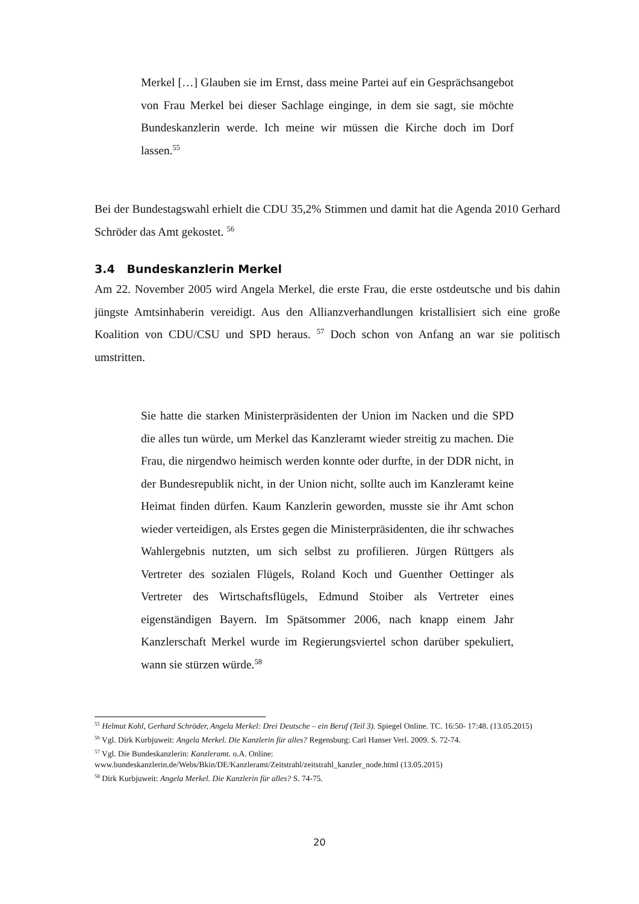Merkel […] Glauben sie im Ernst, dass meine Partei auf ein Gesprächsangebot von Frau Merkel bei dieser Sachlage einginge, in dem sie sagt, sie möchte Bundeskanzlerin werde. Ich meine wir müssen die Kirche doch im Dorf lassen.<sup>55</sup>
Bei der Bundestagswahl erhielt die CDU 35,2% Stimmen und damit hat die Agenda 2010 Gerhard Schröder das Amt gekostet. <sup>56</sup>
3.4 Bundeskanzlerin Merkel
Am 22. November 2005 wird Angela Merkel, die erste Frau, die erste ostdeutsche und bis dahin jüngste Amtsinhaberin vereidigt. Aus den Allianzverhandlungen kristallisiert sich eine große Koalition von CDU/CSU und SPD heraus. <sup>57</sup> Doch schon von Anfang an war sie politisch umstritten.
Sie hatte die starken Ministerpräsidenten der Union im Nacken und die SPD die alles tun würde, um Merkel das Kanzleramt wieder streitig zu machen. Die Frau, die nirgendwo heimisch werden konnte oder durfte, in der DDR nicht, in der Bundesrepublik nicht, in der Union nicht, sollte auch im Kanzleramt keine Heimat finden dürfen. Kaum Kanzlerin geworden, musste sie ihr Amt schon wieder verteidigen, als Erstes gegen die Ministerpräsidenten, die ihr schwaches Wahlergebnis nutzten, um sich selbst zu profilieren. Jürgen Rüttgers als Vertreter des sozialen Flügels, Roland Koch und Guenther Oettinger als Vertreter des Wirtschaftsflügels, Edmund Stoiber als Vertreter eines eigenständigen Bayern. Im Spätsommer 2006, nach knapp einem Jahr Kanzlerschaft Merkel wurde im Regierungsviertel schon darüber spekuliert, wann sie stürzen würde.<sup>58</sup>
<sup>55</sup> Helmut Kohl, Gerhard Schröder, Angela Merkel: Drei Deutsche – ein Beruf (Teil 3). Spiegel Online. TC. 16:50- 17:48. (13.05.2015)
<sup>56</sup> Vgl. Dirk Kurbjuweit: Angela Merkel. Die Kanzlerin für alles? Regensburg: Carl Hanser Verl. 2009. S. 72-74.
<sup>57</sup> Vgl. Die Bundeskanzlerin: Kanzleramt. o.A. Online: www.bundeskanzlerin.de/Webs/Bkin/DE/Kanzleramt/Zeitstrahl/zeitstrahl_kanzler_node.html (13.05.2015)
<sup>58</sup> Dirk Kurbjuweit: Angela Merkel. Die Kanzlerin für alles? S. 74-75.
20